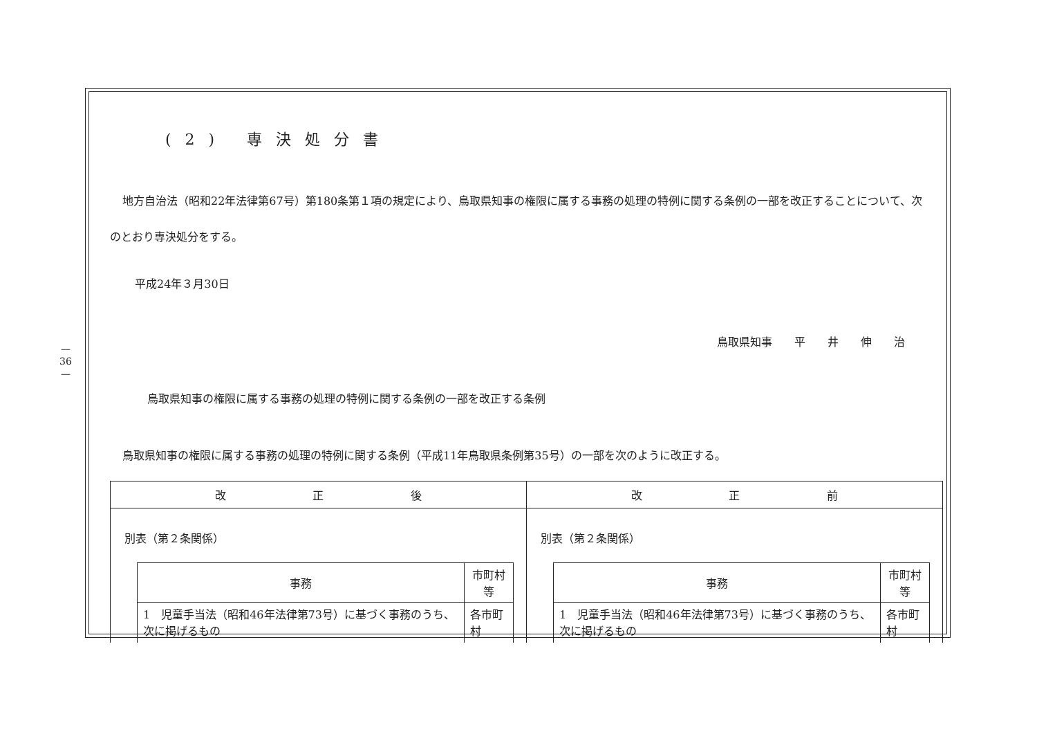—
36
—
(2) 専決処分書
地方自治法（昭和22年法律第67号）第180条第１項の規定により、鳥取県知事の権限に属する事務の処理の特例に関する条例の一部を改正することについて、次のとおり専決処分をする。
平成24年３月30日
鳥取県知事　　平　　井　　伸　　治
鳥取県知事の権限に属する事務の処理の特例に関する条例の一部を改正する条例
鳥取県知事の権限に属する事務の処理の特例に関する条例（平成11年鳥取県条例第35号）の一部を次のように改正する。
| 改 正 後 | 改 正 前 |
| --- | --- |
| 別表（第２条関係） / 事務 / 市町村等 / / --- / --- / / 1 児童手当法（昭和46年法律第73号）に基づく事務のうち、次に掲げるもの / 各市町村 / | 別表（第２条関係） / 事務 / 市町村等 / / --- / --- / / 1 児童手当法（昭和46年法律第73号）に基づく事務のうち、次に掲げるもの / 各市町村 / |